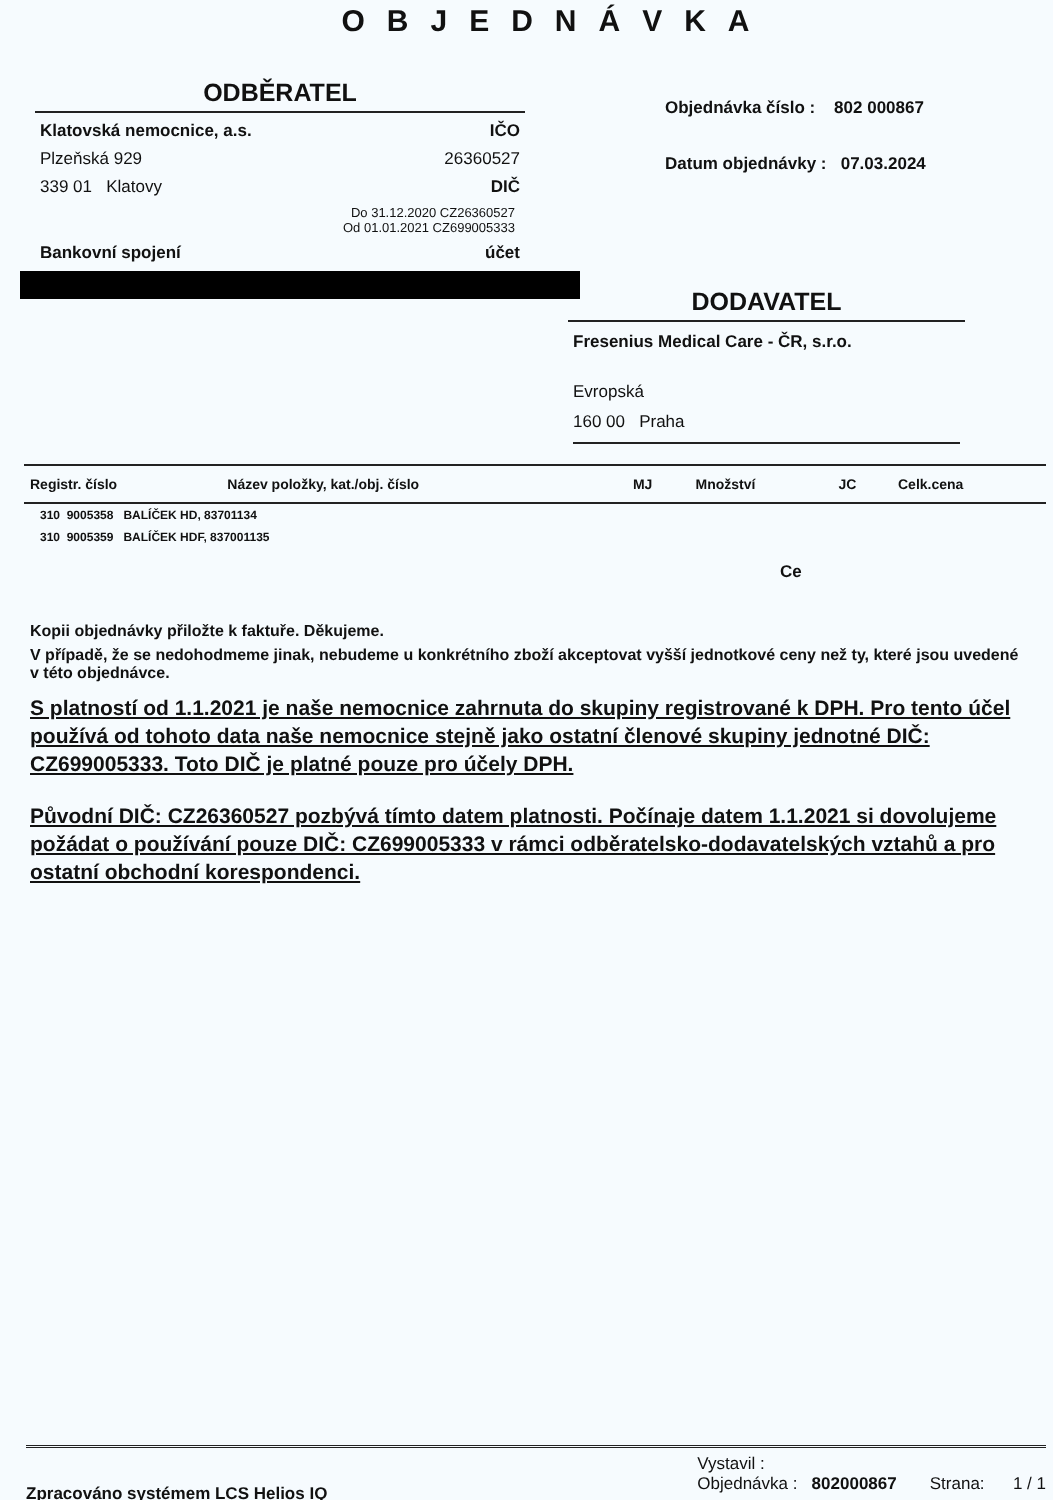OBJEDNÁVKA
ODBĚRATEL
Klatovská nemocnice, a.s. IČO
Plzeňská 929 26360527
339 01 Klatovy DIČ
Do 31.12.2020 CZ26360527
Od 01.01.2021 CZ699005333
Bankovní spojení účet
Objednávka číslo : 802 000867
Datum objednávky : 07.03.2024
DODAVATEL
Fresenius Medical Care - ČR, s.r.o.
Evropská
160 00 Praha
| Registr. číslo | Název položky, kat./obj. číslo | MJ | Množství | JC | Celk.cena |
| --- | --- | --- | --- | --- | --- |
| 310 9005358 BALÍČEK HD, 83701134 | | | | | |
| 310 9005359 BALÍČEK HDF, 837001135 | | | | | |
Ce
Kopii objednávky přiložte k faktuře. Děkujeme.
V případě, že se nedohodmeme jinak, nebudeme u konkrétního zboží akceptovat vyšší jednotkové ceny než ty, které jsou uvedené v této objednávce.
S platností od 1.1.2021 je naše nemocnice zahrnuta do skupiny registrované k DPH. Pro tento účel používá od tohoto data naše nemocnice stejně jako ostatní členové skupiny jednotné DIČ: CZ699005333. Toto DIČ je platné pouze pro účely DPH.
Původní DIČ: CZ26360527 pozbývá tímto datem platnosti. Počínaje datem 1.1.2021 si dovolujeme požádat o používání pouze DIČ: CZ699005333 v rámci odběratelsko-dodavatelských vztahů a pro ostatní obchodní korespondenci.
Zpracováno systémem LCS Helios IQ
Vystavil :
Objednávka : 802000867 Strana: 1 / 1